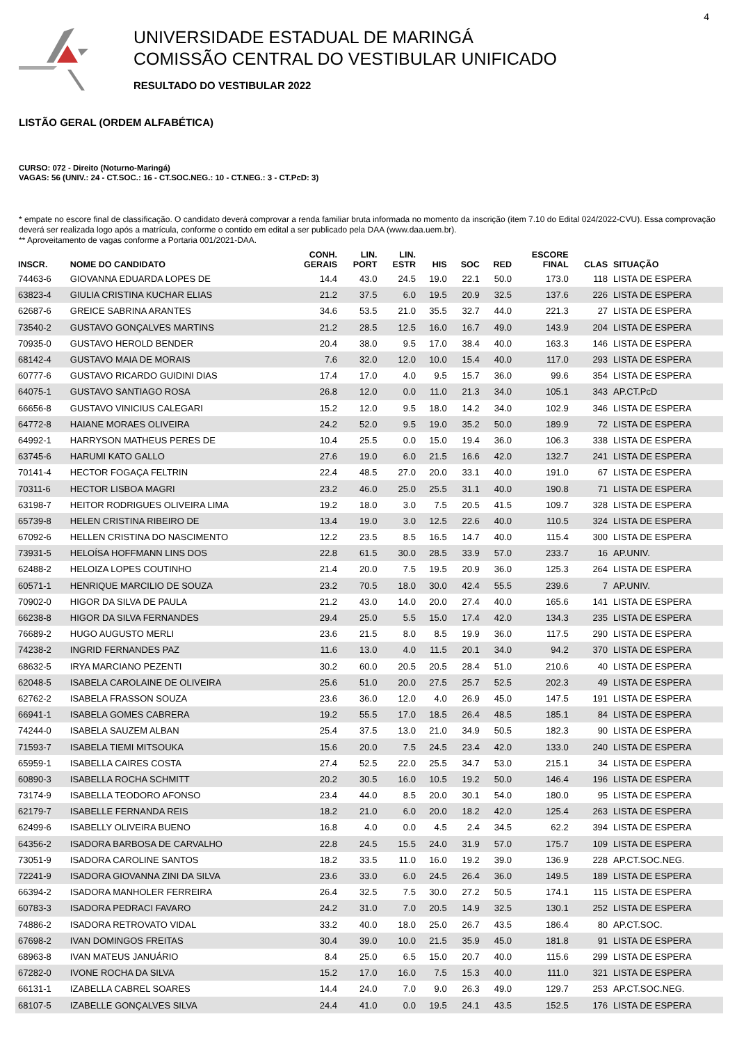4
UNIVERSIDADE ESTADUAL DE MARINGÁ
COMISSÃO CENTRAL DO VESTIBULAR UNIFICADO
RESULTADO DO VESTIBULAR 2022
LISTÃO GERAL (ORDEM ALFABÉTICA)
CURSO: 072 - Direito (Noturno-Maringá)
VAGAS: 56 (UNIV.: 24 - CT.SOC.: 16 - CT.SOC.NEG.: 10 - CT.NEG.: 3 - CT.PcD: 3)
* empate no escore final de classificação. O candidato deverá comprovar a renda familiar bruta informada no momento da inscrição (item 7.10 do Edital 024/2022-CVU). Essa comprovação deverá ser realizada logo após a matrícula, conforme o contido em edital a ser publicado pela DAA (www.daa.uem.br).
** Aproveitamento de vagas conforme a Portaria 001/2021-DAA.
| INSCR. | NOME DO CANDIDATO | CONH. GERAIS | LIN. PORT | LIN. ESTR | HIS | SOC | RED | ESCORE FINAL | CLAS | SITUAÇÃO |
| --- | --- | --- | --- | --- | --- | --- | --- | --- | --- | --- |
| 74463-6 | GIOVANNA EDUARDA LOPES DE | 14.4 | 43.0 | 24.5 | 19.0 | 22.1 | 50.0 | 173.0 | 118 | LISTA DE ESPERA |
| 63823-4 | GIULIA CRISTINA KUCHAR ELIAS | 21.2 | 37.5 | 6.0 | 19.5 | 20.9 | 32.5 | 137.6 | 226 | LISTA DE ESPERA |
| 62687-6 | GREICE SABRINA ARANTES | 34.6 | 53.5 | 21.0 | 35.5 | 32.7 | 44.0 | 221.3 | 27 | LISTA DE ESPERA |
| 73540-2 | GUSTAVO GONÇALVES MARTINS | 21.2 | 28.5 | 12.5 | 16.0 | 16.7 | 49.0 | 143.9 | 204 | LISTA DE ESPERA |
| 70935-0 | GUSTAVO HEROLD BENDER | 20.4 | 38.0 | 9.5 | 17.0 | 38.4 | 40.0 | 163.3 | 146 | LISTA DE ESPERA |
| 68142-4 | GUSTAVO MAIA DE MORAIS | 7.6 | 32.0 | 12.0 | 10.0 | 15.4 | 40.0 | 117.0 | 293 | LISTA DE ESPERA |
| 60777-6 | GUSTAVO RICARDO GUIDINI DIAS | 17.4 | 17.0 | 4.0 | 9.5 | 15.7 | 36.0 | 99.6 | 354 | LISTA DE ESPERA |
| 64075-1 | GUSTAVO SANTIAGO ROSA | 26.8 | 12.0 | 0.0 | 11.0 | 21.3 | 34.0 | 105.1 | 343 | AP.CT.PcD |
| 66656-8 | GUSTAVO VINICIUS CALEGARI | 15.2 | 12.0 | 9.5 | 18.0 | 14.2 | 34.0 | 102.9 | 346 | LISTA DE ESPERA |
| 64772-8 | HAIANE MORAES OLIVEIRA | 24.2 | 52.0 | 9.5 | 19.0 | 35.2 | 50.0 | 189.9 | 72 | LISTA DE ESPERA |
| 64992-1 | HARRYSON MATHEUS PERES DE | 10.4 | 25.5 | 0.0 | 15.0 | 19.4 | 36.0 | 106.3 | 338 | LISTA DE ESPERA |
| 63745-6 | HARUMI KATO GALLO | 27.6 | 19.0 | 6.0 | 21.5 | 16.6 | 42.0 | 132.7 | 241 | LISTA DE ESPERA |
| 70141-4 | HECTOR FOGAÇA FELTRIN | 22.4 | 48.5 | 27.0 | 20.0 | 33.1 | 40.0 | 191.0 | 67 | LISTA DE ESPERA |
| 70311-6 | HECTOR LISBOA MAGRI | 23.2 | 46.0 | 25.0 | 25.5 | 31.1 | 40.0 | 190.8 | 71 | LISTA DE ESPERA |
| 63198-7 | HEITOR RODRIGUES OLIVEIRA LIMA | 19.2 | 18.0 | 3.0 | 7.5 | 20.5 | 41.5 | 109.7 | 328 | LISTA DE ESPERA |
| 65739-8 | HELEN CRISTINA RIBEIRO DE | 13.4 | 19.0 | 3.0 | 12.5 | 22.6 | 40.0 | 110.5 | 324 | LISTA DE ESPERA |
| 67092-6 | HELLEN CRISTINA DO NASCIMENTO | 12.2 | 23.5 | 8.5 | 16.5 | 14.7 | 40.0 | 115.4 | 300 | LISTA DE ESPERA |
| 73931-5 | HELOÍSA HOFFMANN LINS DOS | 22.8 | 61.5 | 30.0 | 28.5 | 33.9 | 57.0 | 233.7 | 16 | AP.UNIV. |
| 62488-2 | HELOIZA LOPES COUTINHO | 21.4 | 20.0 | 7.5 | 19.5 | 20.9 | 36.0 | 125.3 | 264 | LISTA DE ESPERA |
| 60571-1 | HENRIQUE MARCILIO DE SOUZA | 23.2 | 70.5 | 18.0 | 30.0 | 42.4 | 55.5 | 239.6 | 7 | AP.UNIV. |
| 70902-0 | HIGOR DA SILVA DE PAULA | 21.2 | 43.0 | 14.0 | 20.0 | 27.4 | 40.0 | 165.6 | 141 | LISTA DE ESPERA |
| 66238-8 | HIGOR DA SILVA FERNANDES | 29.4 | 25.0 | 5.5 | 15.0 | 17.4 | 42.0 | 134.3 | 235 | LISTA DE ESPERA |
| 76689-2 | HUGO AUGUSTO MERLI | 23.6 | 21.5 | 8.0 | 8.5 | 19.9 | 36.0 | 117.5 | 290 | LISTA DE ESPERA |
| 74238-2 | INGRID FERNANDES PAZ | 11.6 | 13.0 | 4.0 | 11.5 | 20.1 | 34.0 | 94.2 | 370 | LISTA DE ESPERA |
| 68632-5 | IRYA MARCIANO PEZENTI | 30.2 | 60.0 | 20.5 | 20.5 | 28.4 | 51.0 | 210.6 | 40 | LISTA DE ESPERA |
| 62048-5 | ISABELA CAROLAINE DE OLIVEIRA | 25.6 | 51.0 | 20.0 | 27.5 | 25.7 | 52.5 | 202.3 | 49 | LISTA DE ESPERA |
| 62762-2 | ISABELA FRASSON SOUZA | 23.6 | 36.0 | 12.0 | 4.0 | 26.9 | 45.0 | 147.5 | 191 | LISTA DE ESPERA |
| 66941-1 | ISABELA GOMES CABRERA | 19.2 | 55.5 | 17.0 | 18.5 | 26.4 | 48.5 | 185.1 | 84 | LISTA DE ESPERA |
| 74244-0 | ISABELA SAUZEM ALBAN | 25.4 | 37.5 | 13.0 | 21.0 | 34.9 | 50.5 | 182.3 | 90 | LISTA DE ESPERA |
| 71593-7 | ISABELA TIEMI MITSOUKA | 15.6 | 20.0 | 7.5 | 24.5 | 23.4 | 42.0 | 133.0 | 240 | LISTA DE ESPERA |
| 65959-1 | ISABELLA CAIRES COSTA | 27.4 | 52.5 | 22.0 | 25.5 | 34.7 | 53.0 | 215.1 | 34 | LISTA DE ESPERA |
| 60890-3 | ISABELLA ROCHA SCHMITT | 20.2 | 30.5 | 16.0 | 10.5 | 19.2 | 50.0 | 146.4 | 196 | LISTA DE ESPERA |
| 73174-9 | ISABELLA TEODORO AFONSO | 23.4 | 44.0 | 8.5 | 20.0 | 30.1 | 54.0 | 180.0 | 95 | LISTA DE ESPERA |
| 62179-7 | ISABELLE FERNANDA REIS | 18.2 | 21.0 | 6.0 | 20.0 | 18.2 | 42.0 | 125.4 | 263 | LISTA DE ESPERA |
| 62499-6 | ISABELLY OLIVEIRA BUENO | 16.8 | 4.0 | 0.0 | 4.5 | 2.4 | 34.5 | 62.2 | 394 | LISTA DE ESPERA |
| 64356-2 | ISADORA BARBOSA DE CARVALHO | 22.8 | 24.5 | 15.5 | 24.0 | 31.9 | 57.0 | 175.7 | 109 | LISTA DE ESPERA |
| 73051-9 | ISADORA CAROLINE SANTOS | 18.2 | 33.5 | 11.0 | 16.0 | 19.2 | 39.0 | 136.9 | 228 | AP.CT.SOC.NEG. |
| 72241-9 | ISADORA GIOVANNA ZINI DA SILVA | 23.6 | 33.0 | 6.0 | 24.5 | 26.4 | 36.0 | 149.5 | 189 | LISTA DE ESPERA |
| 66394-2 | ISADORA MANHOLER FERREIRA | 26.4 | 32.5 | 7.5 | 30.0 | 27.2 | 50.5 | 174.1 | 115 | LISTA DE ESPERA |
| 60783-3 | ISADORA PEDRACI FAVARO | 24.2 | 31.0 | 7.0 | 20.5 | 14.9 | 32.5 | 130.1 | 252 | LISTA DE ESPERA |
| 74886-2 | ISADORA RETROVATO VIDAL | 33.2 | 40.0 | 18.0 | 25.0 | 26.7 | 43.5 | 186.4 | 80 | AP.CT.SOC. |
| 67698-2 | IVAN DOMINGOS FREITAS | 30.4 | 39.0 | 10.0 | 21.5 | 35.9 | 45.0 | 181.8 | 91 | LISTA DE ESPERA |
| 68963-8 | IVAN MATEUS JANUÁRIO | 8.4 | 25.0 | 6.5 | 15.0 | 20.7 | 40.0 | 115.6 | 299 | LISTA DE ESPERA |
| 67282-0 | IVONE ROCHA DA SILVA | 15.2 | 17.0 | 16.0 | 7.5 | 15.3 | 40.0 | 111.0 | 321 | LISTA DE ESPERA |
| 66131-1 | IZABELLA CABREL SOARES | 14.4 | 24.0 | 7.0 | 9.0 | 26.3 | 49.0 | 129.7 | 253 | AP.CT.SOC.NEG. |
| 68107-5 | IZABELLE GONÇALVES SILVA | 24.4 | 41.0 | 0.0 | 19.5 | 24.1 | 43.5 | 152.5 | 176 | LISTA DE ESPERA |